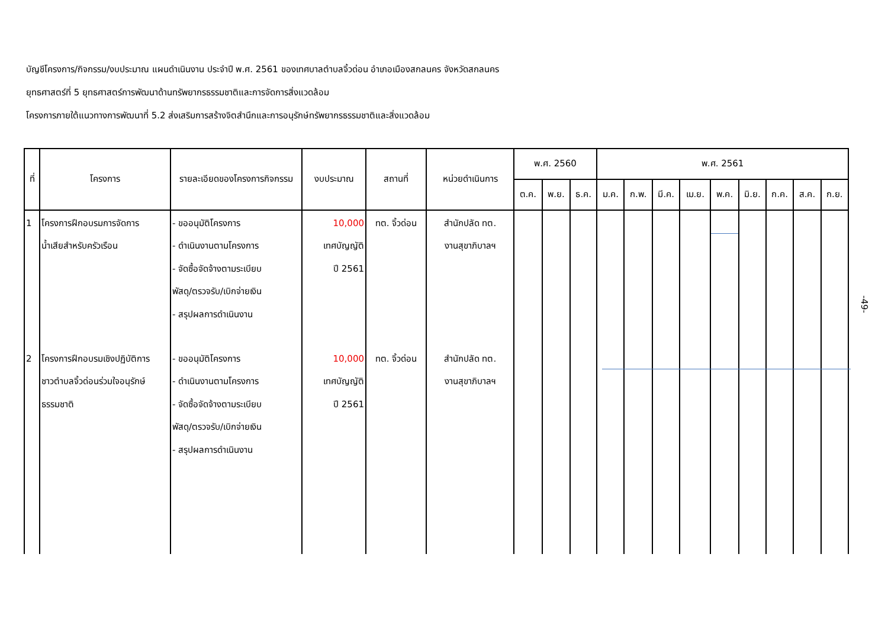บัญชีโครงการ/กิจกรรม/งบประมาณ แผนดำเนินงาน ประจำปี พ.ศ. 2561 ของเทศบาลตำบลจิ้วด่อน อำเภอเมืองสกลนคร จังหวัดสกลนคร
ยุทธศาสตร์ที่ 5 ยุทธศาสตร์การพัฒนาด้านทรัพยากรธรรมชาติและการจัดการสิ่งแวดล้อม
โครงการภายใต้แนวทางการพัฒนาที่ 5.2 ส่งเสริมการสร้างจิตสำนึกและการอนุรักษ์ทรัพยากรธรรมชาติและสิ่งแวดล้อม
| ที่ | โครงการ | รายละเอียดของโครงการกิจกรรม | งบประมาณ | สถานที่ | หน่วยดำเนินการ | พ.ศ. 2560 | | | พ.ศ. 2561 | | | | | | | | |
| --- | --- | --- | --- | --- | --- | --- | --- | --- | --- | --- | --- | --- | --- | --- | --- | --- | --- |
| | | | | | | ต.ค. | พ.ย. | ธ.ค. | ม.ค. | ก.พ. | มี.ค. | เม.ย. | พ.ค. | มิ.ย. | ก.ค. | ส.ค. | ก.ย. |
| 1 | โครงการฝึกอบรมการจัดการ น้ำเสียสำหรับครัวเรือน | - ขออนุมัติโครงการ - ดำเนินงานตามโครงการ - จัดซื้อจัดจ้างตามระเบียบ พัสดุ/ตรวจรับ/เบิกจ่ายเงิน - สรุปผลการดำเนินงาน | 10,000 เทศบัญญัติ ปี 2561 | ทต. จิ้วด่อน | สำนักปลัด ทต. งานสุขาภิบาลฯ | | | | | | | | | | | | |
| 2 | โครงการฝึกอบรมเชิงปฏิบัติการ ชาวตำบลจิ้วด่อนร่วมใจอนุรักษ์ ธรรมชาติ | - ขออนุมัติโครงการ - ดำเนินงานตามโครงการ - จัดซื้อจัดจ้างตามระเบียบ พัสดุ/ตรวจรับ/เบิกจ่ายเงิน - สรุปผลการดำเนินงาน | 10,000 เทศบัญญัติ ปี 2561 | ทต. จิ้วด่อน | สำนักปลัด ทต. งานสุขาภิบาลฯ | | | | | | | | | | | | |
-49-